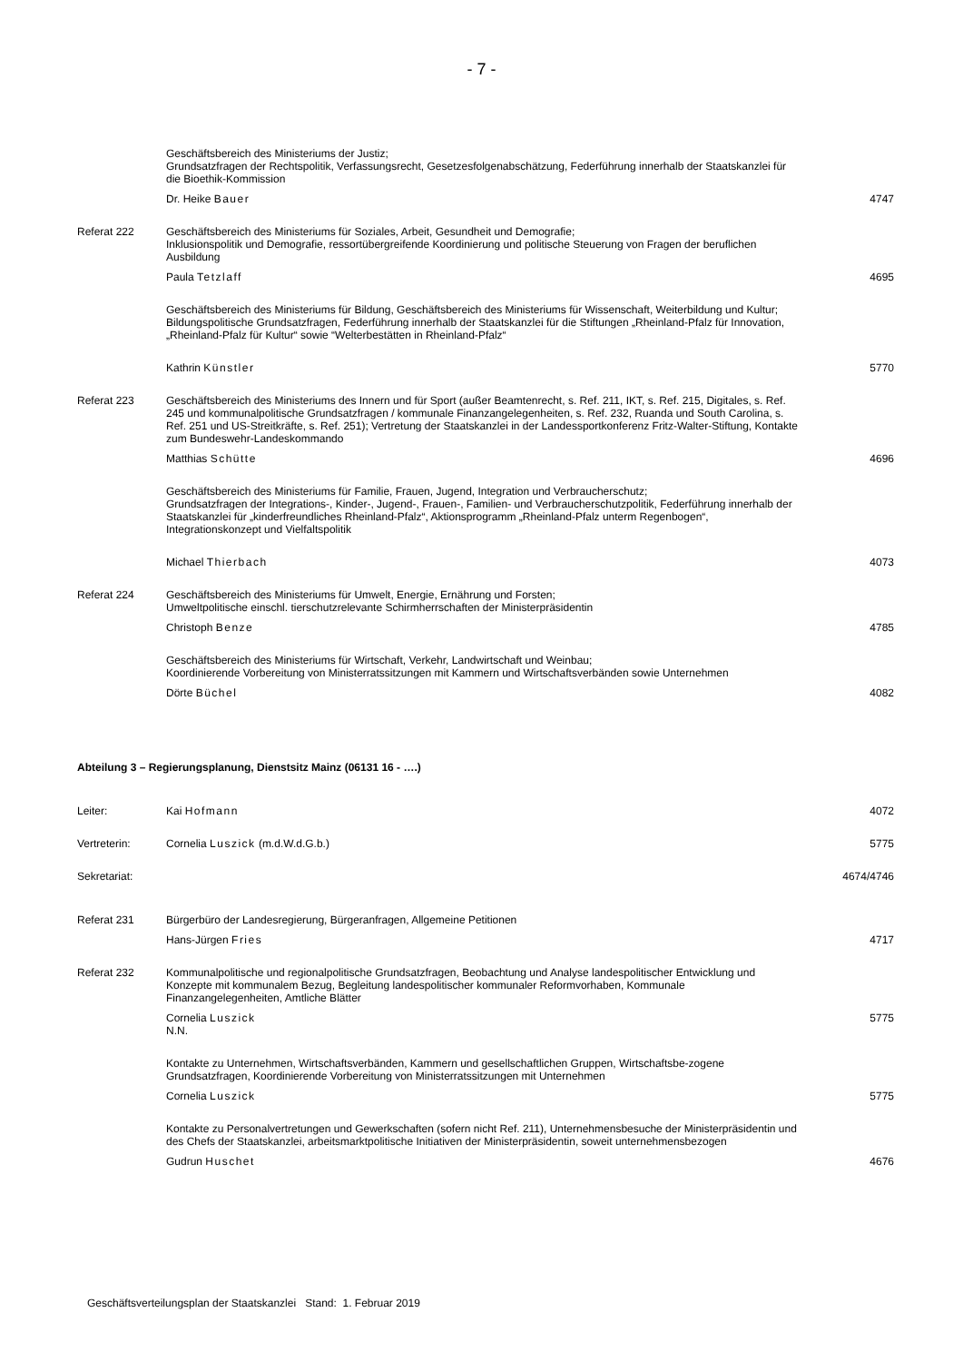- 7 -
Geschäftsbereich des Ministeriums der Justiz;
Grundsatzfragen der Rechtspolitik, Verfassungsrecht, Gesetzesfolgenabschätzung, Federführung innerhalb der Staatskanzlei für die Bioethik-Kommission
Dr. Heike Bauer 4747
Referat 222 Geschäftsbereich des Ministeriums für Soziales, Arbeit, Gesundheit und Demografie;
Inklusionspolitik und Demografie, ressortübergreifende Koordinierung und politische Steuerung von Fragen der beruflichen Ausbildung
Paula Tetzlaff 4695
Geschäftsbereich des Ministeriums für Bildung, Geschäftsbereich des Ministeriums für Wissenschaft, Weiterbildung und Kultur;
Bildungspolitische Grundsatzfragen, Federführung innerhalb der Staatskanzlei für die Stiftungen „Rheinland-Pfalz für Innovation, „Rheinland-Pfalz für Kultur“ sowie “Welterbestätten in Rheinland-Pfalz“
Kathrin Künstler 5770
Referat 223 Geschäftsbereich des Ministeriums des Innern und für Sport (außer Beamtenrecht, s. Ref. 211, IKT, s. Ref. 215, Digitales, s. Ref. 245 und kommunalpolitische Grundsatzfragen / kommunale Finanzangelegenheiten, s. Ref. 232, Ruanda und South Carolina, s. Ref. 251 und US-Streitkräfte, s. Ref. 251); Vertretung der Staatskanzlei in der Landessportkonferenz Fritz-Walter-Stiftung, Kontakte zum Bundeswehr-Landeskommando
Matthias Schütte 4696
Geschäftsbereich des Ministeriums für Familie, Frauen, Jugend, Integration und Verbraucherschutz;
Grundsatzfragen der Integrations-, Kinder-, Jugend-, Frauen-, Familien- und Verbraucherschutzpolitik, Federführung innerhalb der Staatskanzlei für „kinderfreundliches Rheinland-Pfalz“, Aktionsprogramm „Rheinland-Pfalz unterm Regenbogen“, Integrationskonzept und Vielfaltspolitik
Michael Thierbach 4073
Referat 224 Geschäftsbereich des Ministeriums für Umwelt, Energie, Ernährung und Forsten;
Umweltpolitische einschl. tierschutzrelevante Schirmherrschaften der Ministerpräsidentin
Christoph Benze 4785
Geschäftsbereich des Ministeriums für Wirtschaft, Verkehr, Landwirtschaft und Weinbau;
Koordinierende Vorbereitung von Ministerratssitzungen mit Kammern und Wirtschaftsverbänden sowie Unternehmen
Dörte Büchel 4082
Abteilung 3 – Regierungsplanung, Dienstsitz Mainz (06131 16 - ….)
Leiter: Kai Hofmann 4072
Vertreterin: Cornelia Luszick (m.d.W.d.G.b.) 5775
Sekretariat: 4674/4746
Referat 231 Bürgerbüro der Landesregierung, Bürgeranfragen, Allgemeine Petitionen
Hans-Jürgen Fries 4717
Referat 232 Kommunalpolitische und regionalpolitische Grundsatzfragen, Beobachtung und Analyse landespolitischer Entwicklung und Konzepte mit kommunalem Bezug, Begleitung landespolitischer kommunaler Reformvorhaben, Kommunale Finanzangelegenheiten, Amtliche Blätter
Cornelia Luszick
N.N.
5775
Kontakte zu Unternehmen, Wirtschaftsverbänden, Kammern und gesellschaftlichen Gruppen, Wirtschaftsbe-zogene Grundsatzfragen, Koordinierende Vorbereitung von Ministerratssitzungen mit Unternehmen
Cornelia Luszick 5775
Kontakte zu Personalvertretungen und Gewerkschaften (sofern nicht Ref. 211), Unternehmensbesuche der Ministerpräsidentin und des Chefs der Staatskanzlei, arbeitsmarktpolitische Initiativen der Ministerpräsidentin, soweit unternehmensbezogen
Gudrun Huschet 4676
Geschäftsverteilungsplan der Staatskanzlei Stand: 1. Februar 2019